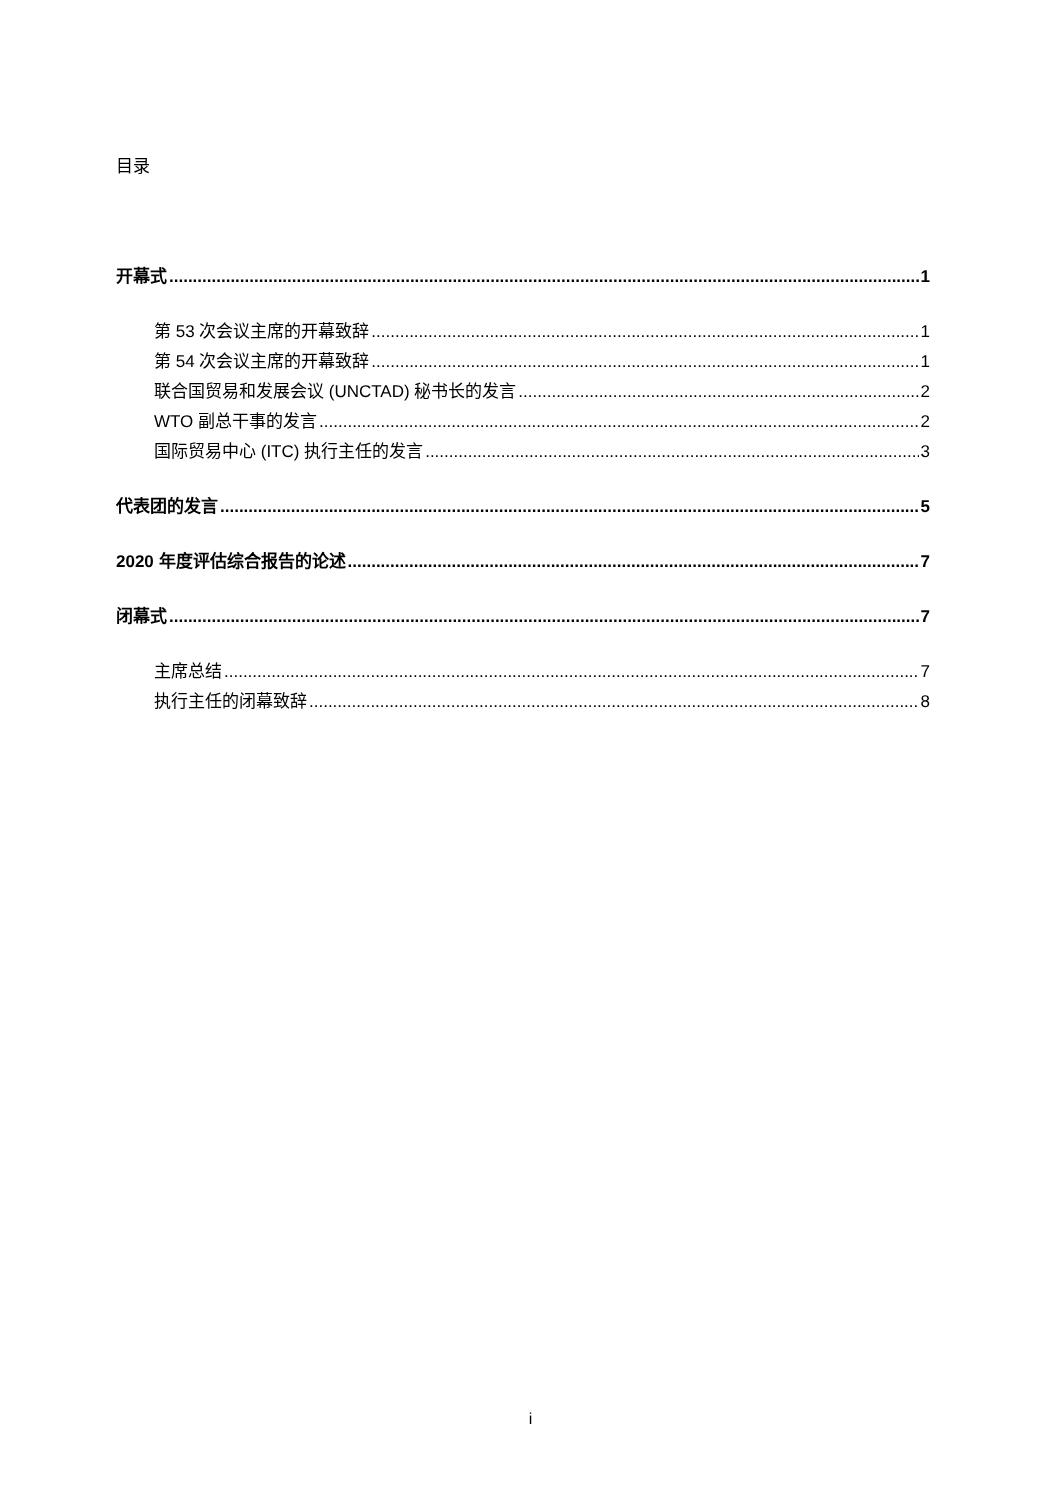目录
开幕式 1
第 53 次会议主席的开幕致辞 1
第 54 次会议主席的开幕致辞 1
联合国贸易和发展会议 (UNCTAD) 秘书长的发言 2
WTO 副总干事的发言 2
国际贸易中心 (ITC) 执行主任的发言 3
代表团的发言 5
2020 年度评估综合报告的论述 7
闭幕式 7
主席总结 7
执行主任的闭幕致辞 8
i